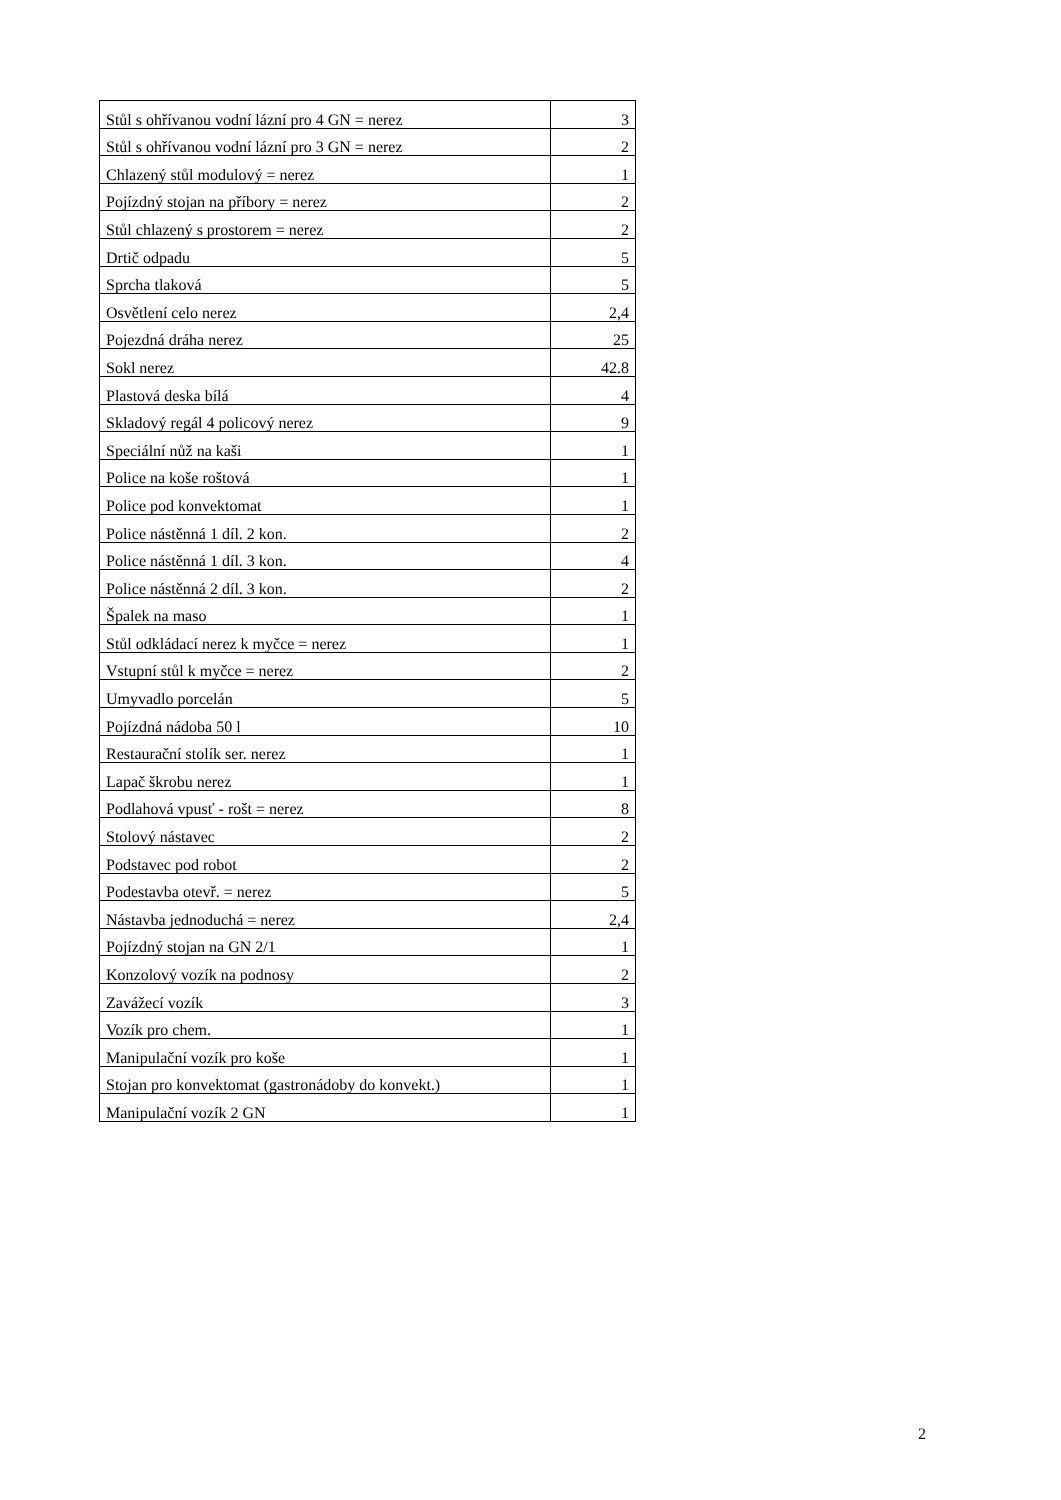| Stůl s ohřívanou vodní lázní pro 4 GN = nerez | 3 |
| Stůl s ohřívanou vodní lázní pro 3 GN = nerez | 2 |
| Chlazený stůl modulový = nerez | 1 |
| Pojízdný stojan na příbory = nerez | 2 |
| Stůl chlazený s prostorem = nerez | 2 |
| Drtič odpadu | 5 |
| Sprcha tlaková | 5 |
| Osvětlení celo nerez | 2,4 |
| Pojezdná dráha nerez | 25 |
| Sokl nerez | 42.8 |
| Plastová deska bílá | 4 |
| Skladový regál 4 policový nerez | 9 |
| Speciální nůž na kaši | 1 |
| Police na koše roštová | 1 |
| Police pod konvektomat | 1 |
| Police nástěnná 1 díl. 2 kon. | 2 |
| Police nástěnná 1 díl. 3 kon. | 4 |
| Police nástěnná 2 díl. 3 kon. | 2 |
| Špalek na maso | 1 |
| Stůl odkládací nerez k myčce = nerez | 1 |
| Vstupní stůl k myčce = nerez | 2 |
| Umyvadlo porcelán | 5 |
| Pojízdná nádoba 50 l | 10 |
| Restaurační stolík ser. nerez | 1 |
| Lapač škrobu nerez | 1 |
| Podlahová vpusť - rošt = nerez | 8 |
| Stolový nástavec | 2 |
| Podstavec pod robot | 2 |
| Podestavba otevř. = nerez | 5 |
| Nástavba jednoduchá = nerez | 2,4 |
| Pojízdný stojan na GN 2/1 | 1 |
| Konzolový vozík na podnosy | 2 |
| Zavážecí vozík | 3 |
| Vozík pro chem. | 1 |
| Manipulační vozík pro koše | 1 |
| Stojan pro konvektomat (gastronádoby do konvekt.) | 1 |
| Manipulační vozík 2 GN | 1 |
2